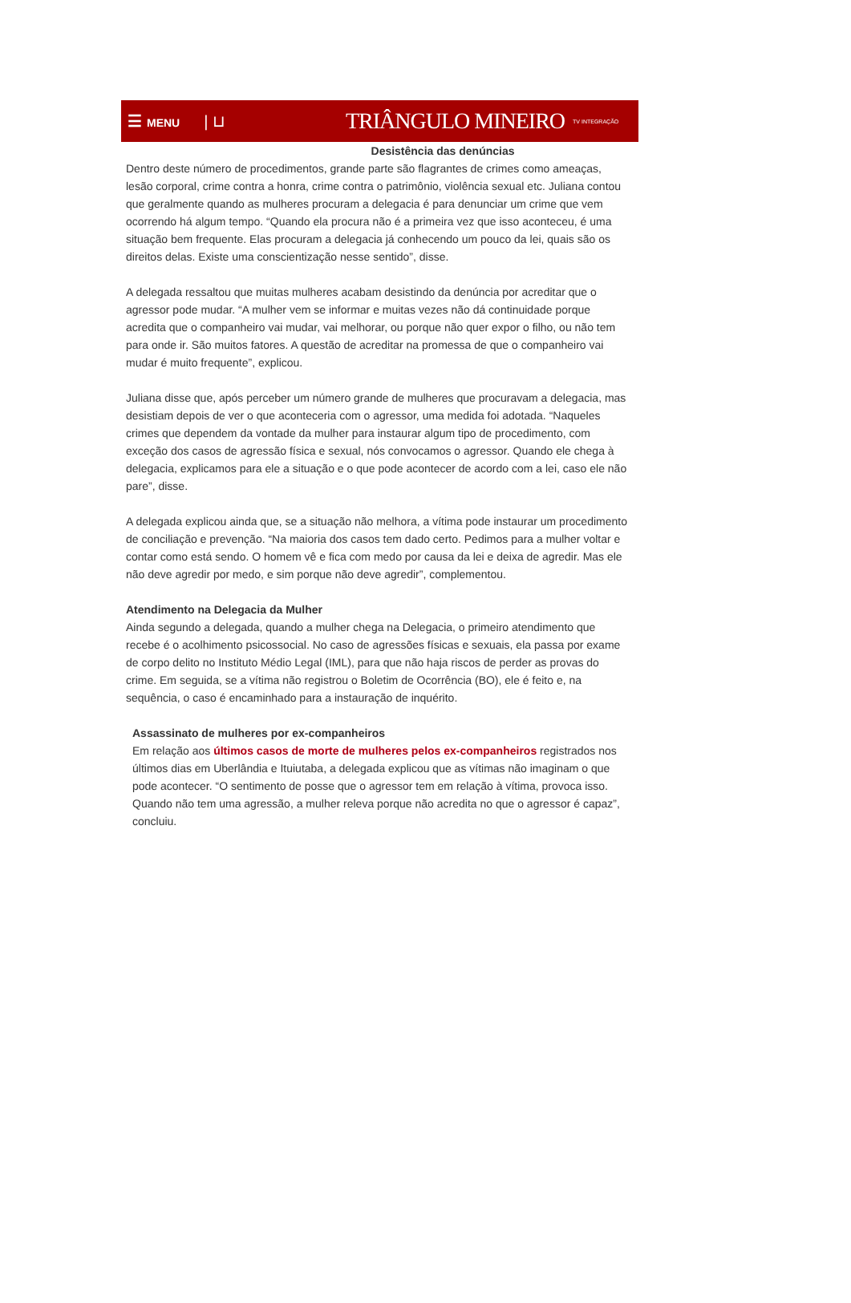☰ MENU
| ⊔
TRIÂNGULO MINEIRO
TV INTEGRAÇÃO
Desistência das denúncias
Dentro deste número de procedimentos, grande parte são flagrantes de crimes como ameaças, lesão corporal, crime contra a honra, crime contra o patrimônio, violência sexual etc. Juliana contou que geralmente quando as mulheres procuram a delegacia é para denunciar um crime que vem ocorrendo há algum tempo. “Quando ela procura não é a primeira vez que isso aconteceu, é uma situação bem frequente. Elas procuram a delegacia já conhecendo um pouco da lei, quais são os direitos delas. Existe uma conscientização nesse sentido”, disse.
A delegada ressaltou que muitas mulheres acabam desistindo da denúncia por acreditar que o agressor pode mudar. “A mulher vem se informar e muitas vezes não dá continuidade porque acredita que o companheiro vai mudar, vai melhorar, ou porque não quer expor o filho, ou não tem para onde ir. São muitos fatores. A questão de acreditar na promessa de que o companheiro vai mudar é muito frequente”, explicou.
Juliana disse que, após perceber um número grande de mulheres que procuravam a delegacia, mas desistiam depois de ver o que aconteceria com o agressor, uma medida foi adotada. “Naqueles crimes que dependem da vontade da mulher para instaurar algum tipo de procedimento, com exceção dos casos de agressão física e sexual, nós convocamos o agressor. Quando ele chega à delegacia, explicamos para ele a situação e o que pode acontecer de acordo com a lei, caso ele não pare”, disse.
A delegada explicou ainda que, se a situação não melhora, a vítima pode instaurar um procedimento de conciliação e prevenção. “Na maioria dos casos tem dado certo. Pedimos para a mulher voltar e contar como está sendo. O homem vê e fica com medo por causa da lei e deixa de agredir. Mas ele não deve agredir por medo, e sim porque não deve agredir”, complementou.
Atendimento na Delegacia da Mulher
Ainda segundo a delegada, quando a mulher chega na Delegacia, o primeiro atendimento que recebe é o acolhimento psicossocial. No caso de agressões físicas e sexuais, ela passa por exame de corpo delito no Instituto Médio Legal (IML), para que não haja riscos de perder as provas do crime. Em seguida, se a vítima não registrou o Boletim de Ocorrência (BO), ele é feito e, na sequência, o caso é encaminhado para a instauração de inquérito.
Assassinato de mulheres por ex-companheiros
Em relação aos últimos casos de morte de mulheres pelos ex-companheiros registrados nos últimos dias em Uberlândia e Ituiutaba, a delegada explicou que as vítimas não imaginam o que pode acontecer. “O sentimento de posse que o agressor tem em relação à vítima, provoca isso. Quando não tem uma agressão, a mulher releva porque não acredita no que o agressor é capaz”, concluiu.